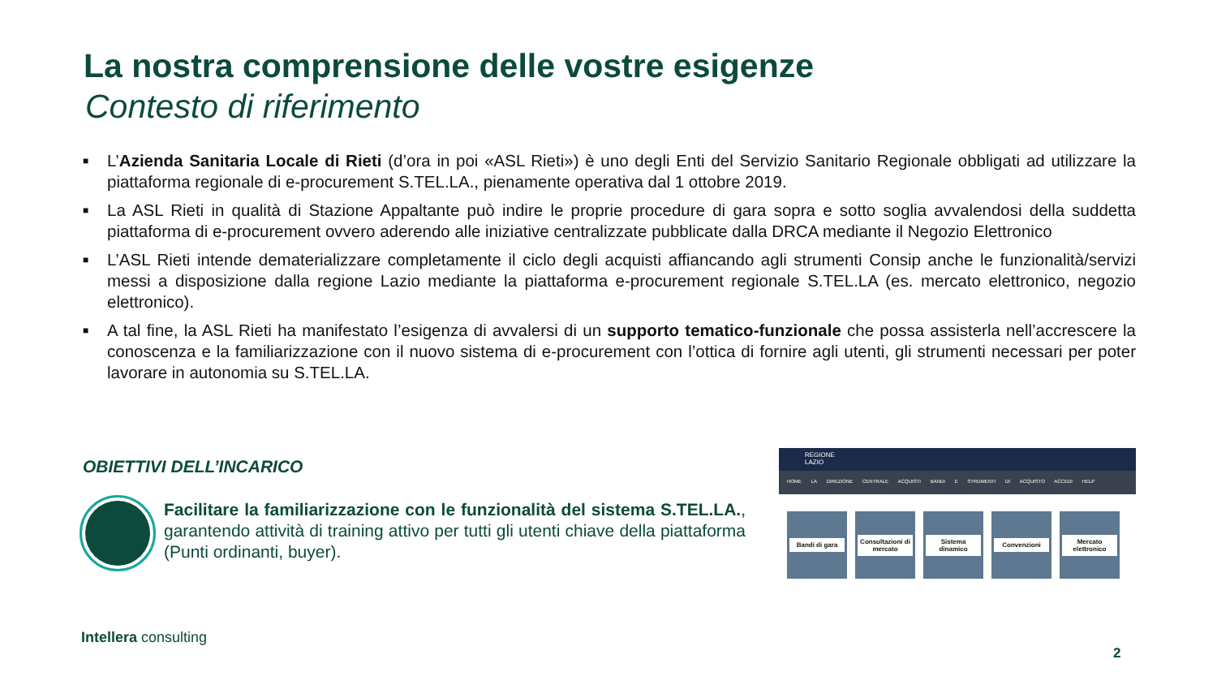La nostra comprensione delle vostre esigenze
Contesto di riferimento
■ L’Azienda Sanitaria Locale di Rieti (d’ora in poi «ASL Rieti») è uno degli Enti del Servizio Sanitario Regionale obbligati ad utilizzare la piattaforma regionale di e-procurement S.TEL.LA., pienamente operativa dal 1 ottobre 2019.
■ La ASL Rieti in qualità di Stazione Appaltante può indire le proprie procedure di gara sopra e sotto soglia avvalendosi della suddetta piattaforma di e-procurement ovvero aderendo alle iniziative centralizzate pubblicate dalla DRCA mediante il Negozio Elettronico
■ L’ASL Rieti intende dematerializzare completamente il ciclo degli acquisti affiancando agli strumenti Consip anche le funzionalità/servizi messi a disposizione dalla regione Lazio mediante la piattaforma e-procurement regionale S.TEL.LA (es. mercato elettronico, negozio elettronico).
■ A tal fine, la ASL Rieti ha manifestato l’esigenza di avvalersi di un supporto tematico-funzionale che possa assisterla nell’accrescere la conoscenza e la familiarizzazione con il nuovo sistema di e-procurement con l’ottica di fornire agli utenti, gli strumenti necessari per poter lavorare in autonomia su S.TEL.LA.
OBIETTIVI DELL’INCARICO
Facilitare la familiarizzazione con le funzionalità del sistema S.TEL.LA., garantendo attività di training attivo per tutti gli utenti chiave della piattaforma (Punti ordinanti, buyer).
REGIONE
LAZIO
HOME LA DIREZIONE CENTRALE ACQUISTI BANDI E STRUMENTI DI ACQUISTO ACCEDI HELP
Bandi di gara
Consultazioni di mercato
Sistema dinamico
Convenzioni
Mercato elettronico
Intellera consulting
2